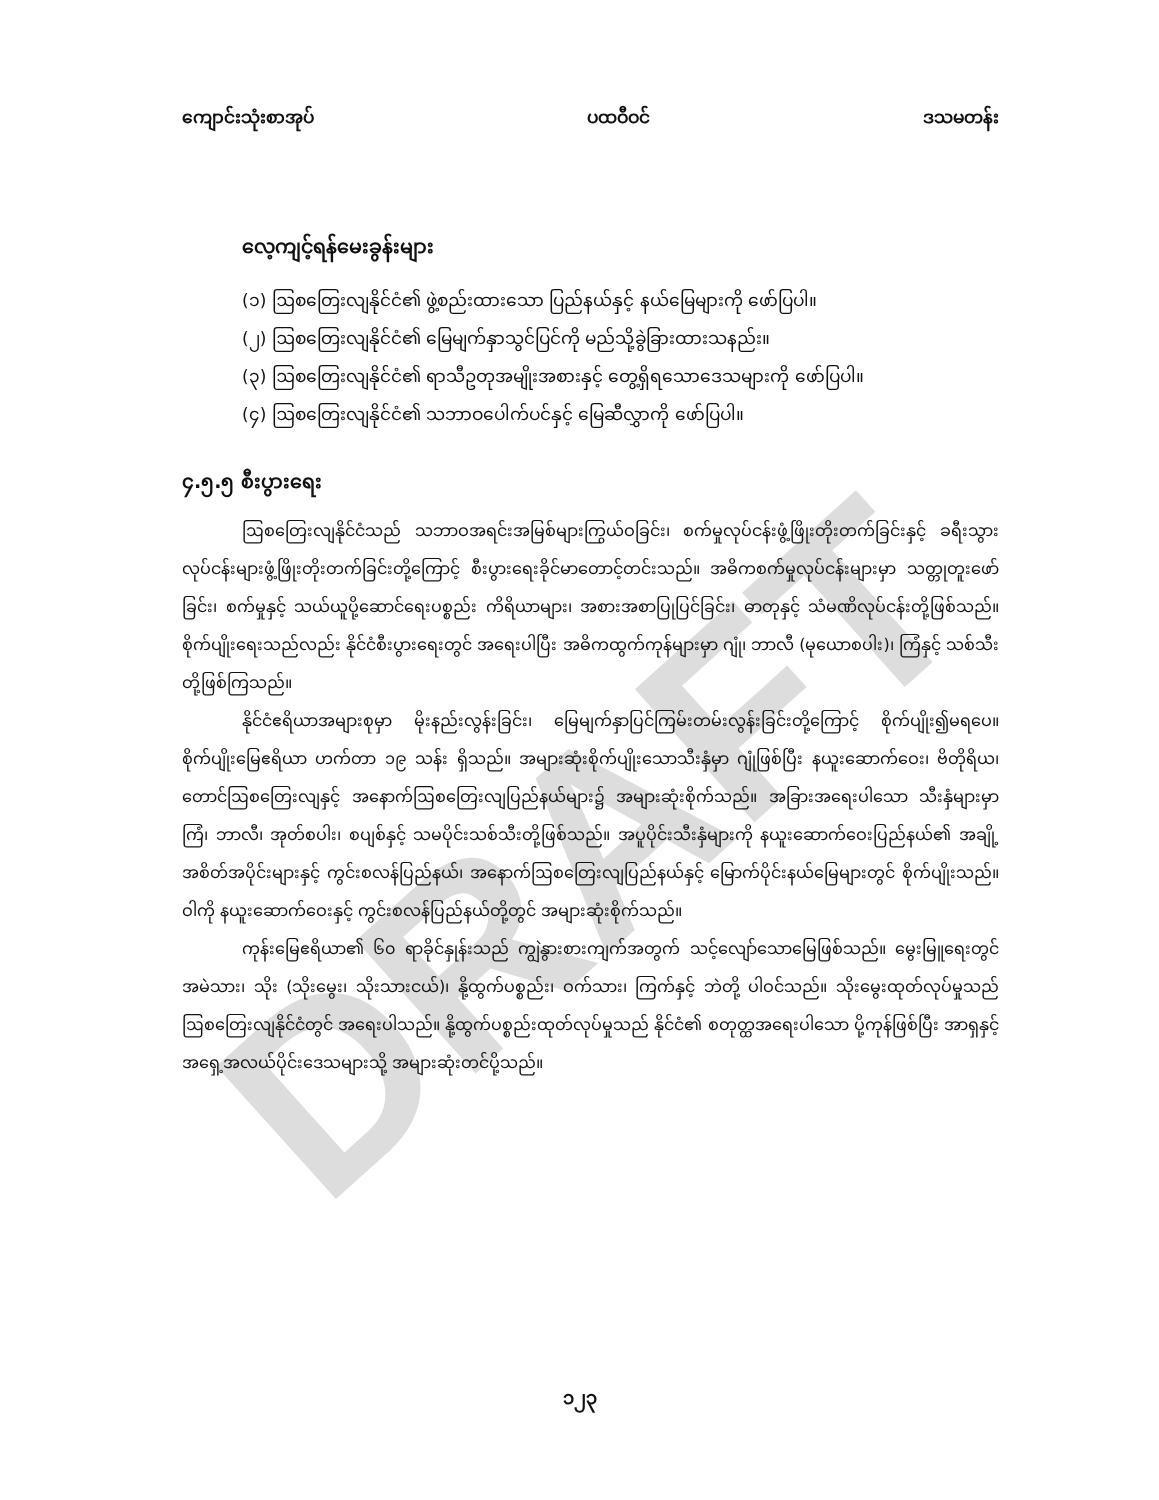DRAFT
ကျောင်းသုံးစာအုပ် ပထဝီဝင် ဒသမတန်း
လေ့ကျင့်ရန်မေးခွန်းများ
(၁) ဩစတြေးလျနိုင်ငံ၏ ဖွဲ့စည်းထားသော ပြည်နယ်နှင့် နယ်မြေများကို ဖော်ပြပါ။
(၂) ဩစတြေးလျနိုင်ငံ၏ မြေမျက်နှာသွင်ပြင်ကို မည်သို့ခွဲခြားထားသနည်း။
(၃) ဩစတြေးလျနိုင်ငံ၏ ရာသီဥတုအမျိုးအစားနှင့် တွေ့ရှိရသောဒေသများကို ဖော်ပြပါ။
(၄) ဩစတြေးလျနိုင်ငံ၏ သဘာဝပေါက်ပင်နှင့် မြေဆီလွှာကို ဖော်ပြပါ။
၄.၅.၅ စီးပွားရေး
ဩစတြေးလျနိုင်ငံသည် သဘာဝအရင်းအမြစ်များကြွယ်ဝခြင်း၊ စက်မှုလုပ်ငန်းဖွံ့ဖြိုးတိုးတက်ခြင်းနှင့် ခရီးသွားလုပ်ငန်းများဖွံ့ဖြိုးတိုးတက်ခြင်းတို့ကြောင့် စီးပွားရေးခိုင်မာတောင့်တင်းသည်။ အဓိကစက်မှုလုပ်ငန်းများမှာ သတ္တုတူးဖော်ခြင်း၊ စက်မှုနှင့် သယ်ယူပို့ဆောင်ရေးပစ္စည်း ကိရိယာများ၊ အစားအစာပြုပြင်ခြင်း၊ ဓာတုနှင့် သံမဏိလုပ်ငန်းတို့ဖြစ်သည်။ စိုက်ပျိုးရေးသည်လည်း နိုင်ငံစီးပွားရေးတွင် အရေးပါပြီး အဓိကထွက်ကုန်များမှာ ဂျုံ၊ ဘာလီ (မုယောစပါး)၊ ကြံနှင့် သစ်သီးတို့ဖြစ်ကြသည်။
နိုင်ငံဧရိယာအများစုမှာ မိုးနည်းလွန်းခြင်း၊ မြေမျက်နှာပြင်ကြမ်းတမ်းလွန်းခြင်းတို့ကြောင့် စိုက်ပျိုး၍မရပေ။ စိုက်ပျိုးမြေဧရိယာ ဟက်တာ ၁၉ သန်း ရှိသည်။ အများဆုံးစိုက်ပျိုးသောသီးနှံမှာ ဂျုံဖြစ်ပြီး နယူးဆောက်ဝေး၊ ဗိတိုရိယ၊ တောင်ဩစတြေးလျနှင့် အနောက်ဩစတြေးလျပြည်နယ်များ၌ အများဆုံးစိုက်သည်။ အခြားအရေးပါသော သီးနှံများမှာ ကြံ၊ ဘာလီ၊ အုတ်စပါး၊ စပျစ်နှင့် သမပိုင်းသစ်သီးတို့ဖြစ်သည်။ အပူပိုင်းသီးနှံများကို နယူးဆောက်ဝေးပြည်နယ်၏ အချို့အစိတ်အပိုင်းများနှင့် ကွင်းစလန်ပြည်နယ်၊ အနောက်ဩစတြေးလျပြည်နယ်နှင့် မြောက်ပိုင်းနယ်မြေများတွင် စိုက်ပျိုးသည်။ ဝါကို နယူးဆောက်ဝေးနှင့် ကွင်းစလန်ပြည်နယ်တို့တွင် အများဆုံးစိုက်သည်။
ကုန်းမြေဧရိယာ၏ ၆၀ ရာခိုင်နှုန်းသည် ကျွဲနွားစားကျက်အတွက် သင့်လျော်သောမြေဖြစ်သည်။ မွေးမြူရေးတွင် အမဲသား၊ သိုး (သိုးမွေး၊ သိုးသားငယ်)၊ နို့ထွက်ပစ္စည်း၊ ဝက်သား၊ ကြက်နှင့် ဘဲတို့ ပါဝင်သည်။ သိုးမွေးထုတ်လုပ်မှုသည် ဩစတြေးလျနိုင်ငံတွင် အရေးပါသည်။ နို့ထွက်ပစ္စည်းထုတ်လုပ်မှုသည် နိုင်ငံ၏ စတုတ္ထအရေးပါသော ပို့ကုန်ဖြစ်ပြီး အာရှနှင့် အရှေ့အလယ်ပိုင်းဒေသများသို့ အများဆုံးတင်ပို့သည်။
၁၂၃